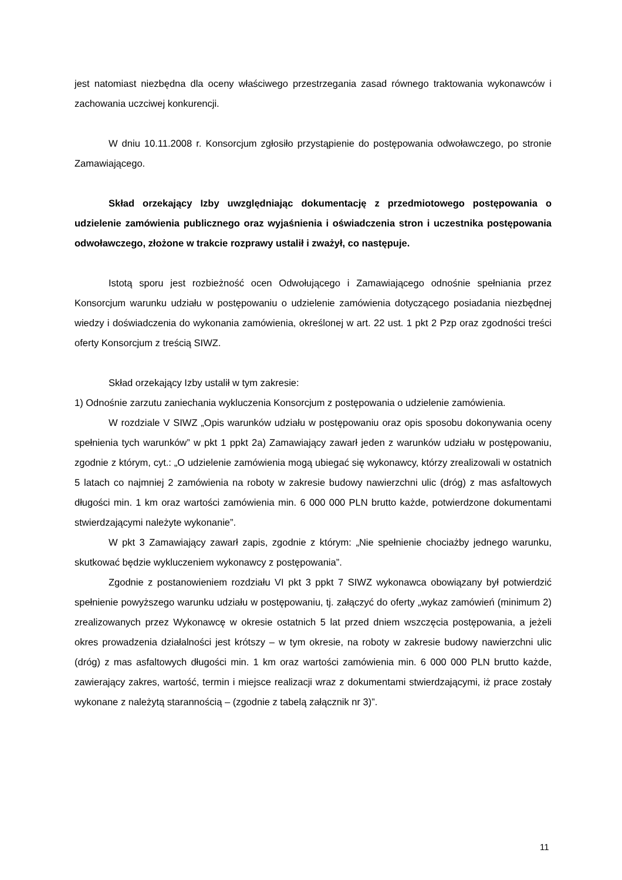jest natomiast niezbędna dla oceny właściwego przestrzegania zasad równego traktowania wykonawców i zachowania uczciwej konkurencji.
W dniu 10.11.2008 r. Konsorcjum zgłosiło przystąpienie do postępowania odwoławczego, po stronie Zamawiającego.
Skład orzekający Izby uwzględniając dokumentację z przedmiotowego postępowania o udzielenie zamówienia publicznego oraz wyjaśnienia i oświadczenia stron i uczestnika postępowania odwoławczego, złożone w trakcie rozprawy ustalił i zważył, co następuje.
Istotą sporu jest rozbieżność ocen Odwołującego i Zamawiającego odnośnie spełniania przez Konsorcjum warunku udziału w postępowaniu o udzielenie zamówienia dotyczącego posiadania niezbędnej wiedzy i doświadczenia do wykonania zamówienia, określonej w art. 22 ust. 1 pkt 2 Pzp oraz zgodności treści oferty Konsorcjum z treścią SIWZ.
Skład orzekający Izby ustalił w tym zakresie:
1) Odnośnie zarzutu zaniechania wykluczenia Konsorcjum z postępowania o udzielenie zamówienia.
W rozdziale V SIWZ „Opis warunków udziału w postępowaniu oraz opis sposobu dokonywania oceny spełnienia tych warunków” w pkt 1 ppkt 2a) Zamawiający zawarł jeden z warunków udziału w postępowaniu, zgodnie z którym, cyt.: „O udzielenie zamówienia mogą ubiegać się wykonawcy, którzy zrealizowali w ostatnich 5 latach co najmniej 2 zamówienia na roboty w zakresie budowy nawierzchni ulic (dróg) z mas asfaltowych długości min. 1 km oraz wartości zamówienia min. 6 000 000 PLN brutto każde, potwierdzone dokumentami stwierdzającymi należyte wykonanie”.
W pkt 3 Zamawiający zawarł zapis, zgodnie z którym: „Nie spełnienie chociażby jednego warunku, skutkować będzie wykluczeniem wykonawcy z postępowania”.
Zgodnie z postanowieniem rozdziału VI pkt 3 ppkt 7 SIWZ wykonawca obowiązany był potwierdzić spełnienie powyższego warunku udziału w postępowaniu, tj. załączyć do oferty „wykaz zamówień (minimum 2) zrealizowanych przez Wykonawcę w okresie ostatnich 5 lat przed dniem wszczęcia postępowania, a jeżeli okres prowadzenia działalności jest krótszy – w tym okresie, na roboty w zakresie budowy nawierzchni ulic (dróg) z mas asfaltowych długości min. 1 km oraz wartości zamówienia min. 6 000 000 PLN brutto każde, zawierający zakres, wartość, termin i miejsce realizacji wraz z dokumentami stwierdzającymi, iż prace zostały wykonane z należytą starannością – (zgodnie z tabelą załącznik nr 3)”.
11